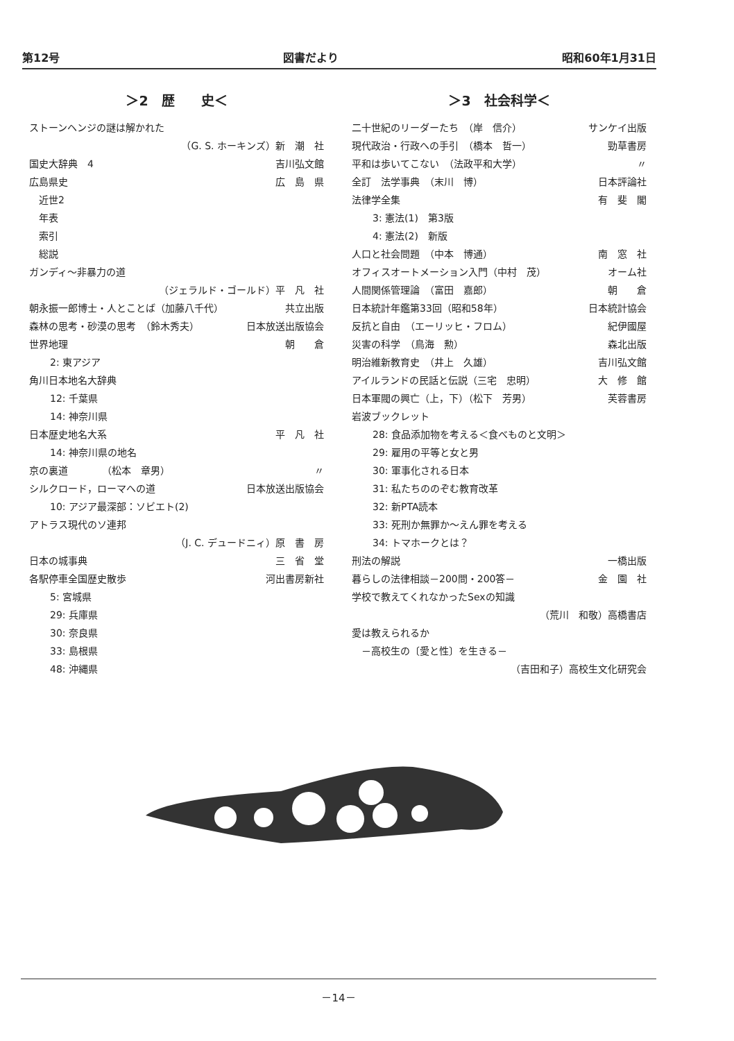第12号 図書だより 昭和60年1月31日
＞2　歴　　史＜
ストーンヘンジの謎は解かれた
（G. S. ホーキンズ）新　潮　社
国史大辞典　4 吉川弘文館
広島県史 広　島　県
近世2
年表
索引
総説
ガンディ〜非暴力の道
（ジェラルド・ゴールド）平　凡　社
朝永振一郎博士・人とことば（加藤八千代） 共立出版
森林の思考・砂漠の思考　（鈴木秀夫） 日本放送出版協会
世界地理 朝　　倉
2: 東アジア
角川日本地名大辞典
12: 千葉県
14: 神奈川県
日本歴史地名大系 平　凡　社
14: 神奈川県の地名
京の裏道　　　　（松本　章男） 〃
シルクロード，ローマへの道 日本放送出版協会
10: アジア最深部：ソビエト(2)
アトラス現代のソ連邦
（J. C. デュードニィ）原　書　房
日本の城事典 三　省　堂
各駅停車全国歴史散歩 河出書房新社
5: 宮城県
29: 兵庫県
30: 奈良県
33: 島根県
48: 沖縄県
＞3　社会科学＜
二十世紀のリーダーたち　（岸　信介） サンケイ出版
現代政治・行政への手引　（橋本　哲一） 勁草書房
平和は歩いてこない　（法政平和大学） 〃
全訂　法学事典　（末川　博） 日本評論社
法律学全集 有　斐　閣
3: 憲法(1)　第3版
4: 憲法(2)　新版
人口と社会問題　（中本　博通） 南　窓　社
オフィスオートメーション入門（中村　茂） オーム社
人間関係管理論　（富田　嘉郎） 朝　　倉
日本統計年鑑第33回（昭和58年） 日本統計協会
反抗と自由　（エーリッヒ・フロム） 紀伊國屋
災害の科学　（鳥海　勲） 森北出版
明治維新教育史　（井上　久雄） 吉川弘文館
アイルランドの民話と伝説（三宅　忠明） 大　修　館
日本軍閥の興亡（上，下）（松下　芳男） 芙蓉書房
岩波ブックレット
28: 食品添加物を考える＜食べものと文明＞
29: 雇用の平等と女と男
30: 軍事化される日本
31: 私たちののぞむ教育改革
32: 新PTA読本
33: 死刑か無罪か〜えん罪を考える
34: トマホークとは？
刑法の解説 一橋出版
暮らしの法律相談－200問・200答－ 金　園　社
学校で教えてくれなかったSexの知識
（荒川　和敬）高橋書店
愛は教えられるか
－高校生の〔愛と性〕を生きる－
（吉田和子）高校生文化研究会
－14－